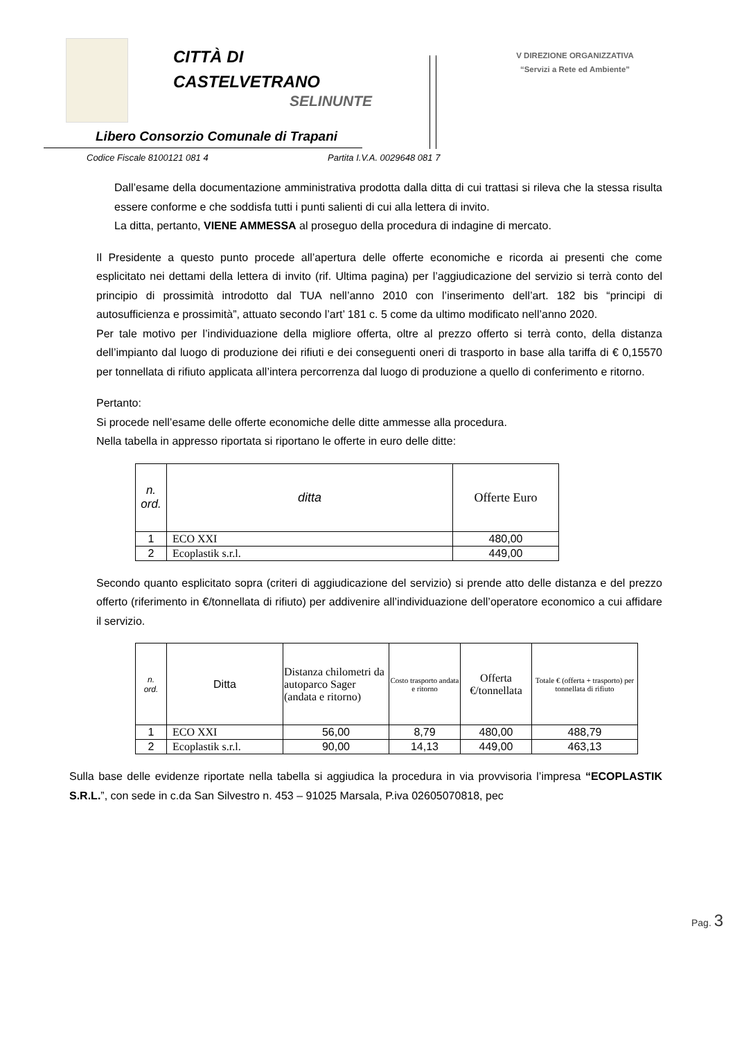CITTÀ DI
CASTELVETRANO
SELINUNTE
Libero Consorzio Comunale di Trapani
V DIREZIONE ORGANIZZATIVA
“Servizi a Rete ed Ambiente”
Codice Fiscale 8100121 081 4 Partita I.V.A. 0029648 081 7
Dall’esame della documentazione amministrativa prodotta dalla ditta di cui trattasi si rileva che la stessa risulta essere conforme e che soddisfa tutti i punti salienti di cui alla lettera di invito.
La ditta, pertanto, VIENE AMMESSA al proseguo della procedura di indagine di mercato.
Il Presidente a questo punto procede all’apertura delle offerte economiche e ricorda ai presenti che come esplicitato nei dettami della lettera di invito (rif. Ultima pagina) per l’aggiudicazione del servizio si terrà conto del principio di prossimità introdotto dal TUA nell’anno 2010 con l’inserimento dell’art. 182 bis “principi di autosufficienza e prossimità”, attuato secondo l’art’ 181 c. 5 come da ultimo modificato nell’anno 2020.
Per tale motivo per l’individuazione della migliore offerta, oltre al prezzo offerto si terrà conto, della distanza dell’impianto dal luogo di produzione dei rifiuti e dei conseguenti oneri di trasporto in base alla tariffa di € 0,15570 per tonnellata di rifiuto applicata all’intera percorrenza dal luogo di produzione a quello di conferimento e ritorno.
Pertanto:
Si procede nell’esame delle offerte economiche delle ditte ammesse alla procedura.
Nella tabella in appresso riportata si riportano le offerte in euro delle ditte:
| n. ord. | ditta | Offerte Euro |
| 1 | ECO XXI | 480,00 |
| 2 | Ecoplastik s.r.l. | 449,00 |
Secondo quanto esplicitato sopra (criteri di aggiudicazione del servizio) si prende atto delle distanza e del prezzo offerto (riferimento in €/tonnellata di rifiuto) per addivenire all’individuazione dell’operatore economico a cui affidare il servizio.
| n. ord. | Ditta | Distanza chilometri da autoparco Sager (andata e ritorno) | Costo trasporto andata e ritorno | Offerta €/tonnellata | Totale € (offerta + trasporto) per tonnellata di rifiuto |
| 1 | ECO XXI | 56,00 | 8,79 | 480,00 | 488,79 |
| 2 | Ecoplastik s.r.l. | 90,00 | 14,13 | 449,00 | 463,13 |
Sulla base delle evidenze riportate nella tabella si aggiudica la procedura in via provvisoria l’impresa “ECOPLASTIK S.R.L.”, con sede in c.da San Silvestro n. 453 – 91025 Marsala, P.iva 02605070818, pec
Pag. 3